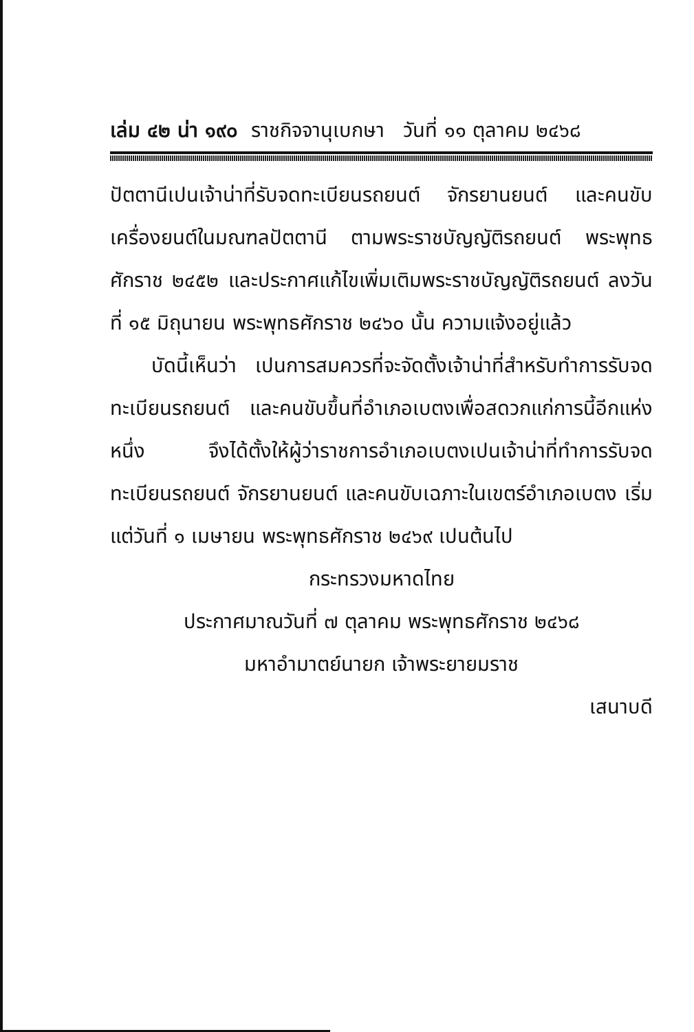เล่ม ๔๒ น่า ๑๙๐ ราชกิจจานุเบกษา วันที่ ๑๑ ตุลาคม ๒๔๖๘
ปัตตานีเปนเจ้าน่าที่รับจดทะเบียนรถยนต์ จักรยานยนต์ และคนขับเครื่องยนต์ในมณฑลปัตตานี ตามพระราชบัญญัติรถยนต์ พระพุทธศักราช ๒๔๕๒ และประกาศแก้ไขเพิ่มเติมพระราชบัญญัติรถยนต์ ลงวันที่ ๑๕ มิถุนายน พระพุทธศักราช ๒๔๖๐ นั้น ความแจ้งอยู่แล้ว
บัดนี้เห็นว่า เปนการสมควรที่จะจัดตั้งเจ้าน่าที่สำหรับทำการรับจดทะเบียนรถยนต์ และคนขับขึ้นที่อำเภอเบตงเพื่อสดวกแก่การนี้อีกแห่งหนึ่ง จึงได้ตั้งให้ผู้ว่าราชการอำเภอเบตงเปนเจ้าน่าที่ทำการรับจดทะเบียนรถยนต์ จักรยานยนต์ และคนขับเฉภาะในเขตร์อำเภอเบตง เริ่มแต่วันที่ ๑ เมษายน พระพุทธศักราช ๒๔๖๙ เปนต้นไป
กระทรวงมหาดไทย
ประกาศมาณวันที่ ๗ ตุลาคม พระพุทธศักราช ๒๔๖๘
มหาอำมาตย์นายก เจ้าพระยายมราช
เสนาบดี